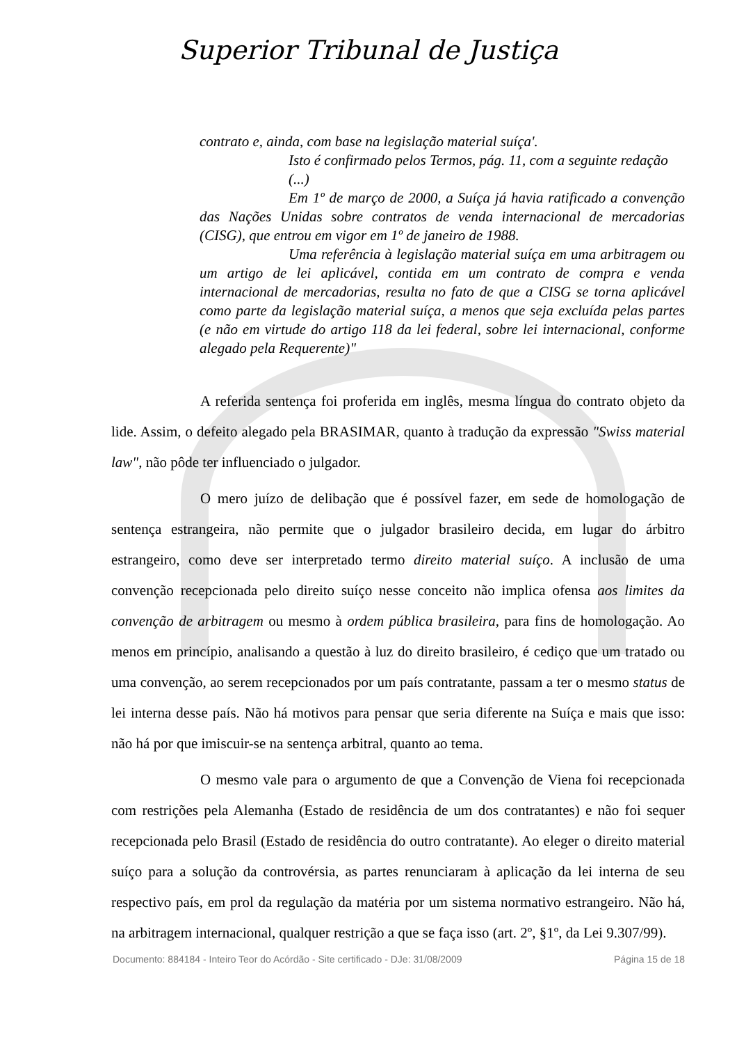Superior Tribunal de Justiça
contrato e, ainda, com base na legislação material suíça'.
Isto é confirmado pelos Termos, pág. 11, com a seguinte redação
(...)
Em 1º de março de 2000, a Suíça já havia ratificado a convenção das Nações Unidas sobre contratos de venda internacional de mercadorias (CISG), que entrou em vigor em 1º de janeiro de 1988.
Uma referência à legislação material suíça em uma arbitragem ou um artigo de lei aplicável, contida em um contrato de compra e venda internacional de mercadorias, resulta no fato de que a CISG se torna aplicável como parte da legislação material suíça, a menos que seja excluída pelas partes (e não em virtude do artigo 118 da lei federal, sobre lei internacional, conforme alegado pela Requerente)"
A referida sentença foi proferida em inglês, mesma língua do contrato objeto da lide. Assim, o defeito alegado pela BRASIMAR, quanto à tradução da expressão "Swiss material law", não pôde ter influenciado o julgador.
O mero juízo de delibação que é possível fazer, em sede de homologação de sentença estrangeira, não permite que o julgador brasileiro decida, em lugar do árbitro estrangeiro, como deve ser interpretado termo direito material suíço. A inclusão de uma convenção recepcionada pelo direito suíço nesse conceito não implica ofensa aos limites da convenção de arbitragem ou mesmo à ordem pública brasileira, para fins de homologação. Ao menos em princípio, analisando a questão à luz do direito brasileiro, é cediço que um tratado ou uma convenção, ao serem recepcionados por um país contratante, passam a ter o mesmo status de lei interna desse país. Não há motivos para pensar que seria diferente na Suíça e mais que isso: não há por que imiscuir-se na sentença arbitral, quanto ao tema.
O mesmo vale para o argumento de que a Convenção de Viena foi recepcionada com restrições pela Alemanha (Estado de residência de um dos contratantes) e não foi sequer recepcionada pelo Brasil (Estado de residência do outro contratante). Ao eleger o direito material suíço para a solução da controvérsia, as partes renunciaram à aplicação da lei interna de seu respectivo país, em prol da regulação da matéria por um sistema normativo estrangeiro. Não há, na arbitragem internacional, qualquer restrição a que se faça isso (art. 2º, §1º, da Lei 9.307/99).
Documento: 884184 - Inteiro Teor do Acórdão - Site certificado - DJe: 31/08/2009 Página 15 de 18